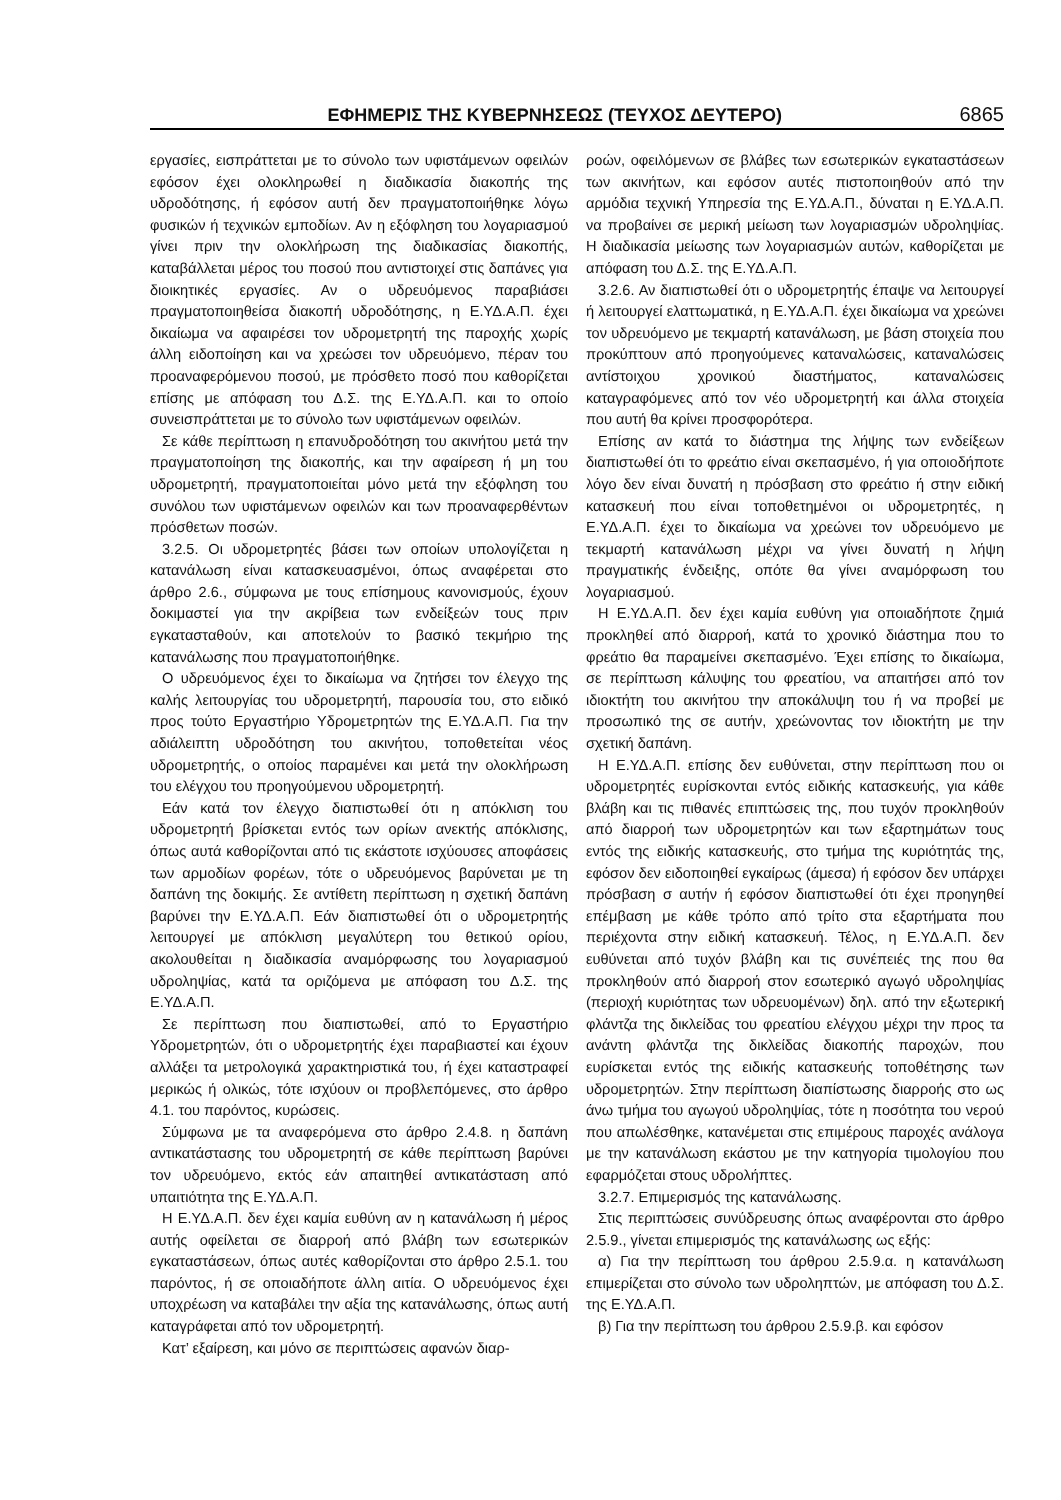ΕΦΗΜΕΡΙΣ ΤΗΣ ΚΥΒΕΡΝΗΣΕΩΣ (ΤΕΥΧΟΣ ΔΕΥΤΕΡΟ) 6865
εργασίες, εισπράττεται με το σύνολο των υφιστάμενων οφειλών εφόσον έχει ολοκληρωθεί η διαδικασία διακοπής της υδροδότησης, ή εφόσον αυτή δεν πραγματοποιήθηκε λόγω φυσικών ή τεχνικών εμποδίων. Αν η εξόφληση του λογαριασμού γίνει πριν την ολοκλήρωση της διαδικασίας διακοπής, καταβάλλεται μέρος του ποσού που αντιστοιχεί στις δαπάνες για διοικητικές εργασίες. Αν ο υδρευόμενος παραβιάσει πραγματοποιηθείσα διακοπή υδροδότησης, η Ε.ΥΔ.Α.Π. έχει δικαίωμα να αφαιρέσει τον υδρομετρητή της παροχής χωρίς άλλη ειδοποίηση και να χρεώσει τον υδρευόμενο, πέραν του προαναφερόμενου ποσού, με πρόσθετο ποσό που καθορίζεται επίσης με απόφαση του Δ.Σ. της Ε.ΥΔ.Α.Π. και το οποίο συνεισπράττεται με το σύνολο των υφιστάμενων οφειλών.
Σε κάθε περίπτωση η επανυδροδότηση του ακινήτου μετά την πραγματοποίηση της διακοπής, και την αφαίρεση ή μη του υδρομετρητή, πραγματοποιείται μόνο μετά την εξόφληση του συνόλου των υφιστάμενων οφειλών και των προαναφερθέντων πρόσθετων ποσών.
3.2.5. Οι υδρομετρητές βάσει των οποίων υπολογίζεται η κατανάλωση είναι κατασκευασμένοι, όπως αναφέρεται στο άρθρο 2.6., σύμφωνα με τους επίσημους κανονισμούς, έχουν δοκιμαστεί για την ακρίβεια των ενδείξεών τους πριν εγκατασταθούν, και αποτελούν το βασικό τεκμήριο της κατανάλωσης που πραγματοποιήθηκε.
Ο υδρευόμενος έχει το δικαίωμα να ζητήσει τον έλεγχο της καλής λειτουργίας του υδρομετρητή, παρουσία του, στο ειδικό προς τούτο Εργαστήριο Υδρομετρητών της Ε.ΥΔ.Α.Π. Για την αδιάλειπτη υδροδότηση του ακινήτου, τοποθετείται νέος υδρομετρητής, ο οποίος παραμένει και μετά την ολοκλήρωση του ελέγχου του προηγούμενου υδρομετρητή.
Εάν κατά τον έλεγχο διαπιστωθεί ότι η απόκλιση του υδρομετρητή βρίσκεται εντός των ορίων ανεκτής απόκλισης, όπως αυτά καθορίζονται από τις εκάστοτε ισχύουσες αποφάσεις των αρμοδίων φορέων, τότε ο υδρευόμενος βαρύνεται με τη δαπάνη της δοκιμής. Σε αντίθετη περίπτωση η σχετική δαπάνη βαρύνει την Ε.ΥΔ.Α.Π. Εάν διαπιστωθεί ότι ο υδρομετρητής λειτουργεί με απόκλιση μεγαλύτερη του θετικού ορίου, ακολουθείται η διαδικασία αναμόρφωσης του λογαριασμού υδροληψίας, κατά τα οριζόμενα με απόφαση του Δ.Σ. της Ε.ΥΔ.Α.Π.
Σε περίπτωση που διαπιστωθεί, από το Εργαστήριο Υδρομετρητών, ότι ο υδρομετρητής έχει παραβιαστεί και έχουν αλλάξει τα μετρολογικά χαρακτηριστικά του, ή έχει καταστραφεί μερικώς ή ολικώς, τότε ισχύουν οι προβλεπόμενες, στο άρθρο 4.1. του παρόντος, κυρώσεις.
Σύμφωνα με τα αναφερόμενα στο άρθρο 2.4.8. η δαπάνη αντικατάστασης του υδρομετρητή σε κάθε περίπτωση βαρύνει τον υδρευόμενο, εκτός εάν απαιτηθεί αντικατάσταση από υπαιτιότητα της Ε.ΥΔ.Α.Π.
Η Ε.ΥΔ.Α.Π. δεν έχει καμία ευθύνη αν η κατανάλωση ή μέρος αυτής οφείλεται σε διαρροή από βλάβη των εσωτερικών εγκαταστάσεων, όπως αυτές καθορίζονται στο άρθρο 2.5.1. του παρόντος, ή σε οποιαδήποτε άλλη αιτία. Ο υδρευόμενος έχει υποχρέωση να καταβάλει την αξία της κατανάλωσης, όπως αυτή καταγράφεται από τον υδρομετρητή.
Κατ’ εξαίρεση, και μόνο σε περιπτώσεις αφανών διαρ-
ροών, οφειλόμενων σε βλάβες των εσωτερικών εγκαταστάσεων των ακινήτων, και εφόσον αυτές πιστοποιηθούν από την αρμόδια τεχνική Υπηρεσία της Ε.ΥΔ.Α.Π., δύναται η Ε.ΥΔ.Α.Π. να προβαίνει σε μερική μείωση των λογαριασμών υδροληψίας. Η διαδικασία μείωσης των λογαριασμών αυτών, καθορίζεται με απόφαση του Δ.Σ. της Ε.ΥΔ.Α.Π.
3.2.6. Αν διαπιστωθεί ότι ο υδρομετρητής έπαψε να λειτουργεί ή λειτουργεί ελαττωματικά, η Ε.ΥΔ.Α.Π. έχει δικαίωμα να χρεώνει τον υδρευόμενο με τεκμαρτή κατανάλωση, με βάση στοιχεία που προκύπτουν από προηγούμενες καταναλώσεις, καταναλώσεις αντίστοιχου χρονικού διαστήματος, καταναλώσεις καταγραφόμενες από τον νέο υδρομετρητή και άλλα στοιχεία που αυτή θα κρίνει προσφορότερα.
Επίσης αν κατά το διάστημα της λήψης των ενδείξεων διαπιστωθεί ότι το φρεάτιο είναι σκεπασμένο, ή για οποιοδήποτε λόγο δεν είναι δυνατή η πρόσβαση στο φρεάτιο ή στην ειδική κατασκευή που είναι τοποθετημένοι οι υδρομετρητές, η Ε.ΥΔ.Α.Π. έχει το δικαίωμα να χρεώνει τον υδρευόμενο με τεκμαρτή κατανάλωση μέχρι να γίνει δυνατή η λήψη πραγματικής ένδειξης, οπότε θα γίνει αναμόρφωση του λογαριασμού.
Η Ε.ΥΔ.Α.Π. δεν έχει καμία ευθύνη για οποιαδήποτε ζημιά προκληθεί από διαρροή, κατά το χρονικό διάστημα που το φρεάτιο θα παραμείνει σκεπασμένο. Έχει επίσης το δικαίωμα, σε περίπτωση κάλυψης του φρεατίου, να απαιτήσει από τον ιδιοκτήτη του ακινήτου την αποκάλυψη του ή να προβεί με προσωπικό της σε αυτήν, χρεώνοντας τον ιδιοκτήτη με την σχετική δαπάνη.
Η Ε.ΥΔ.Α.Π. επίσης δεν ευθύνεται, στην περίπτωση που οι υδρομετρητές ευρίσκονται εντός ειδικής κατασκευής, για κάθε βλάβη και τις πιθανές επιπτώσεις της, που τυχόν προκληθούν από διαρροή των υδρομετρητών και των εξαρτημάτων τους εντός της ειδικής κατασκευής, στο τμήμα της κυριότητάς της, εφόσον δεν ειδοποιηθεί εγκαίρως (άμεσα) ή εφόσον δεν υπάρχει πρόσβαση σ αυτήν ή εφόσον διαπιστωθεί ότι έχει προηγηθεί επέμβαση με κάθε τρόπο από τρίτο στα εξαρτήματα που περιέχοντα στην ειδική κατασκευή. Τέλος, η Ε.ΥΔ.Α.Π. δεν ευθύνεται από τυχόν βλάβη και τις συνέπειές της που θα προκληθούν από διαρροή στον εσωτερικό αγωγό υδροληψίας (περιοχή κυριότητας των υδρευομένων) δηλ. από την εξωτερική φλάντζα της δικλείδας του φρεατίου ελέγχου μέχρι την προς τα ανάντη φλάντζα της δικλείδας διακοπής παροχών, που ευρίσκεται εντός της ειδικής κατασκευής τοποθέτησης των υδρομετρητών. Στην περίπτωση διαπίστωσης διαρροής στο ως άνω τμήμα του αγωγού υδροληψίας, τότε η ποσότητα του νερού που απωλέσθηκε, κατανέμεται στις επιμέρους παροχές ανάλογα με την κατανάλωση εκάστου με την κατηγορία τιμολογίου που εφαρμόζεται στους υδρολήπτες.
3.2.7. Επιμερισμός της κατανάλωσης.
Στις περιπτώσεις συνύδρευσης όπως αναφέρονται στο άρθρο 2.5.9., γίνεται επιμερισμός της κατανάλωσης ως εξής:
α) Για την περίπτωση του άρθρου 2.5.9.α. η κατανάλωση επιμερίζεται στο σύνολο των υδροληπτών, με απόφαση του Δ.Σ. της Ε.ΥΔ.Α.Π.
β) Για την περίπτωση του άρθρου 2.5.9.β. και εφόσον